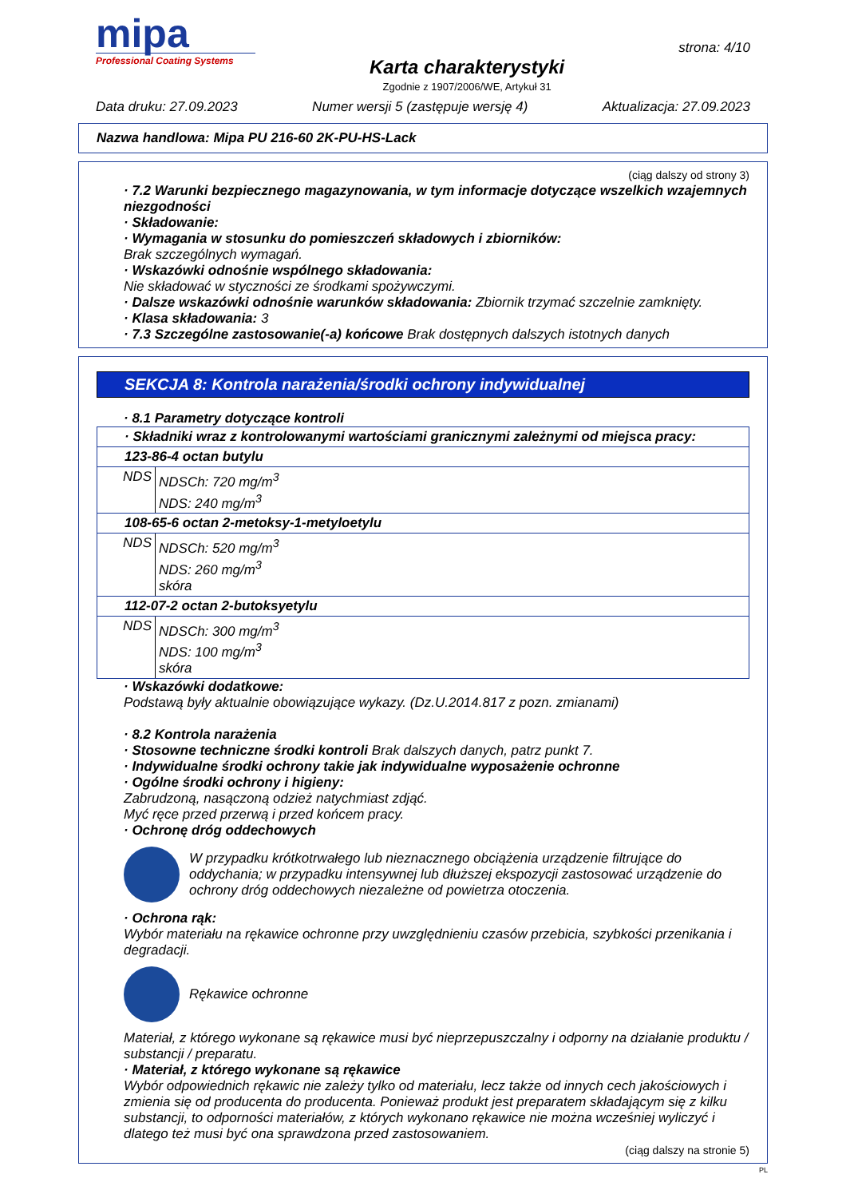mipa
Professional Coating Systems
Karta charakterystyki
Zgodnie z 1907/2006/WE, Artykuł 31
strona: 4/10
Data druku: 27.09.2023 Numer wersji 5 (zastępuje wersję 4) Aktualizacja: 27.09.2023
Nazwa handlowa: Mipa PU 216-60 2K-PU-HS-Lack
(ciąg dalszy od strony 3)
· 7.2 Warunki bezpiecznego magazynowania, w tym informacje dotyczące wszelkich wzajemnych niezgodności
· Składowanie:
· Wymagania w stosunku do pomieszczeń składowych i zbiorników:
Brak szczególnych wymagań.
· Wskazówki odnośnie wspólnego składowania:
Nie składować w styczności ze środkami spożywczymi.
· Dalsze wskazówki odnośnie warunków składowania: Zbiornik trzymać szczelnie zamknięty.
· Klasa składowania: 3
· 7.3 Szczególne zastosowanie(-a) końcowe Brak dostępnych dalszych istotnych danych
SEKCJA 8: Kontrola narażenia/środki ochrony indywidualnej
· 8.1 Parametry dotyczące kontroli
| · Składniki wraz z kontrolowanymi wartościami granicznymi zależnymi od miejsca pracy: | |
| 123-86-4 octan butylu | |
| NDS | NDSCh: 720 mg/m<sup>3</sup> NDS: 240 mg/m<sup>3</sup> |
| 108-65-6 octan 2-metoksy-1-metyloetylu | |
| NDS | NDSCh: 520 mg/m<sup>3</sup> NDS: 260 mg/m<sup>3</sup> skóra |
| 112-07-2 octan 2-butoksyetylu | |
| NDS | NDSCh: 300 mg/m<sup>3</sup> NDS: 100 mg/m<sup>3</sup> skóra |
· Wskazówki dodatkowe:
Podstawą były aktualnie obowiązujące wykazy. (Dz.U.2014.817 z pozn. zmianami)
· 8.2 Kontrola narażenia
· Stosowne techniczne środki kontroli Brak dalszych danych, patrz punkt 7.
· Indywidualne środki ochrony takie jak indywidualne wyposażenie ochronne
· Ogólne środki ochrony i higieny:
Zabrudzoną, nasączoną odzież natychmiast zdjąć.
Myć ręce przed przerwą i przed końcem pracy.
· Ochronę dróg oddechowych
W przypadku krótkotrwałego lub nieznacznego obciążenia urządzenie filtrujące do oddychania; w przypadku intensywnej lub dłuższej ekspozycji zastosować urządzenie do ochrony dróg oddechowych niezależne od powietrza otoczenia.
· Ochrona rąk:
Wybór materiału na rękawice ochronne przy uwzględnieniu czasów przebicia, szybkości przenikania i degradacji.
Rękawice ochronne
Materiał, z którego wykonane są rękawice musi być nieprzepuszczalny i odporny na działanie produktu / substancji / preparatu.
· Materiał, z którego wykonane są rękawice
Wybór odpowiednich rękawic nie zależy tylko od materiału, lecz także od innych cech jakościowych i zmienia się od producenta do producenta. Ponieważ produkt jest preparatem składającym się z kilku substancji, to odporności materiałów, z których wykonano rękawice nie można wcześniej wyliczyć i dlatego też musi być ona sprawdzona przed zastosowaniem.
(ciąg dalszy na stronie 5)
PL